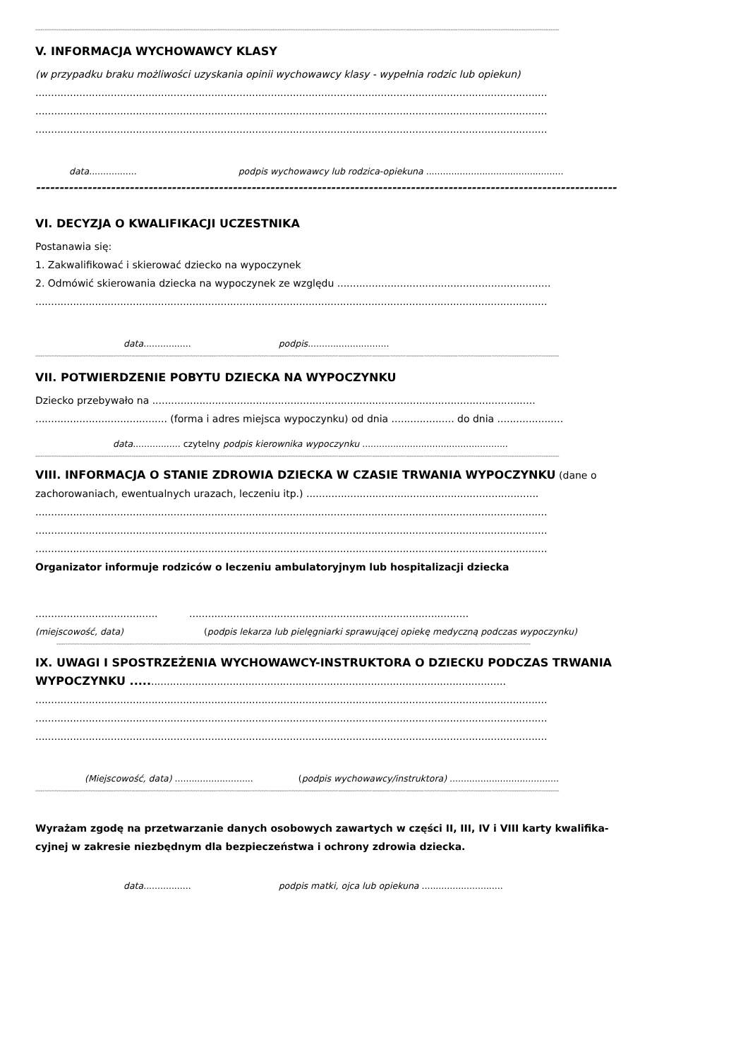------------------------------------------------------------------------------------------------------------------------------------------------------------------------------------------------------------------------------------------------------------------------------------------------------
V. INFORMACJA WYCHOWAWCY KLASY
(w przypadku braku możliwości uzyskania opinii wychowawcy klasy - wypełnia rodzic lub opiekun)
...................................................................................................................................................................
...................................................................................................................................................................
...................................................................................................................................................................
data................. podpis wychowawcy lub rodzica-opiekuna .................................................
----------------------------------------------------------------------------------------------------------------------------
VI. DECYZJA O KWALIFIKACJI UCZESTNIKA
Postanawia się:
1. Zakwalifikować i skierować dziecko na wypoczynek
2. Odmówić skierowania dziecka na wypoczynek ze względu ....................................................................
...................................................................................................................................................................
data................. podpis.............................
------------------------------------------------------------------------------------------------------------------------------------------------------------------------------------------------------------------------------------------------------------------------------------------------------
VII. POTWIERDZENIE POBYTU DZIECKA NA WYPOCZYNKU
Dziecko przebywało na ..........................................................................................................................
.......................................... (forma i adres miejsca wypoczynku) od dnia .................... do dnia .....................
data................. czytelny podpis kierownika wypoczynku ....................................................
------------------------------------------------------------------------------------------------------------------------------------------------------------------------------------------------------------------------------------------------------------------------------------------------------
VIII. INFORMACJA O STANIE ZDROWIA DZIECKA W CZASIE TRWANIA WYPOCZYNKU (dane o
zachorowaniach, ewentualnych urazach, leczeniu itp.) ..........................................................................
...................................................................................................................................................................
...................................................................................................................................................................
...................................................................................................................................................................
Organizator informuje rodziców o leczeniu ambulatoryjnym lub hospitalizacji dziecka
....................................... .........................................................................................
(miejscowość, data) (podpis lekarza lub pielęgniarki sprawującej opiekę medyczną podczas wypoczynku)
--------------------------------------------------------------------------------------------------------------------------------------------------------------------------------------------------------------------------------------------------------------------------
IX. UWAGI I SPOSTRZEŻENIA WYCHOWAWCY-INSTRUKTORA O DZIECKU PODCZAS TRWANIA
WYPOCZYNKU ......................................................................................................................
...................................................................................................................................................................
...................................................................................................................................................................
...................................................................................................................................................................
(Miejscowość, data) ............................ (podpis wychowawcy/instruktora) .......................................
------------------------------------------------------------------------------------------------------------------------------------------------------------------------------------------------------------------------------------------------------------------------------------------------------
Wyrażam zgodę na przetwarzanie danych osobowych zawartych w części II, III, IV i VIII karty kwalifika-
cyjnej w zakresie niezbędnym dla bezpieczeństwa i ochrony zdrowia dziecka.
data................. podpis matki, ojca lub opiekuna .............................